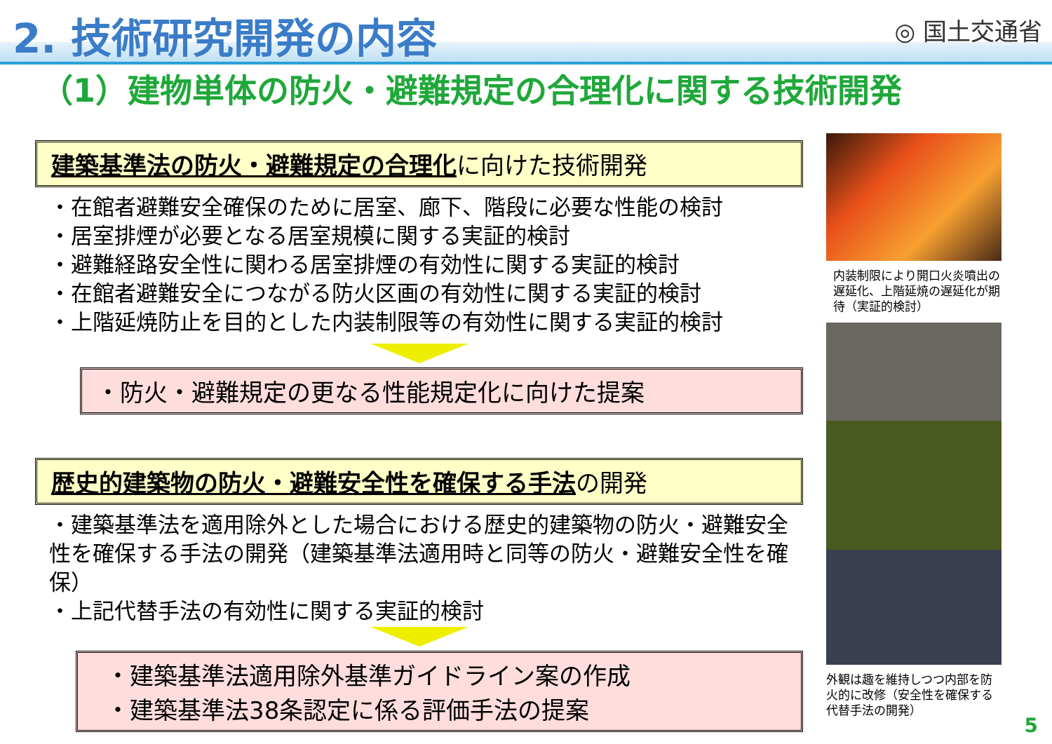2. 技術研究開発の内容
◎ 国土交通省
（1）建物単体の防火・避難規定の合理化に関する技術開発
建築基準法の防火・避難規定の合理化に向けた技術開発
・在館者避難安全確保のために居室、廊下、階段に必要な性能の検討
・居室排煙が必要となる居室規模に関する実証的検討
・避難経路安全性に関わる居室排煙の有効性に関する実証的検討
・在館者避難安全につながる防火区画の有効性に関する実証的検討
・上階延焼防止を目的とした内装制限等の有効性に関する実証的検討
・防火・避難規定の更なる性能規定化に向けた提案
歴史的建築物の防火・避難安全性を確保する手法の開発
・建築基準法を適用除外とした場合における歴史的建築物の防火・避難安全性を確保する手法の開発（建築基準法適用時と同等の防火・避難安全性を確保）
・上記代替手法の有効性に関する実証的検討
・建築基準法適用除外基準ガイドライン案の作成
・建築基準法38条認定に係る評価手法の提案
内装制限により開口火炎噴出の遅延化、上階延焼の遅延化が期待（実証的検討）
外観は趣を維持しつつ内部を防火的に改修（安全性を確保する代替手法の開発）
5